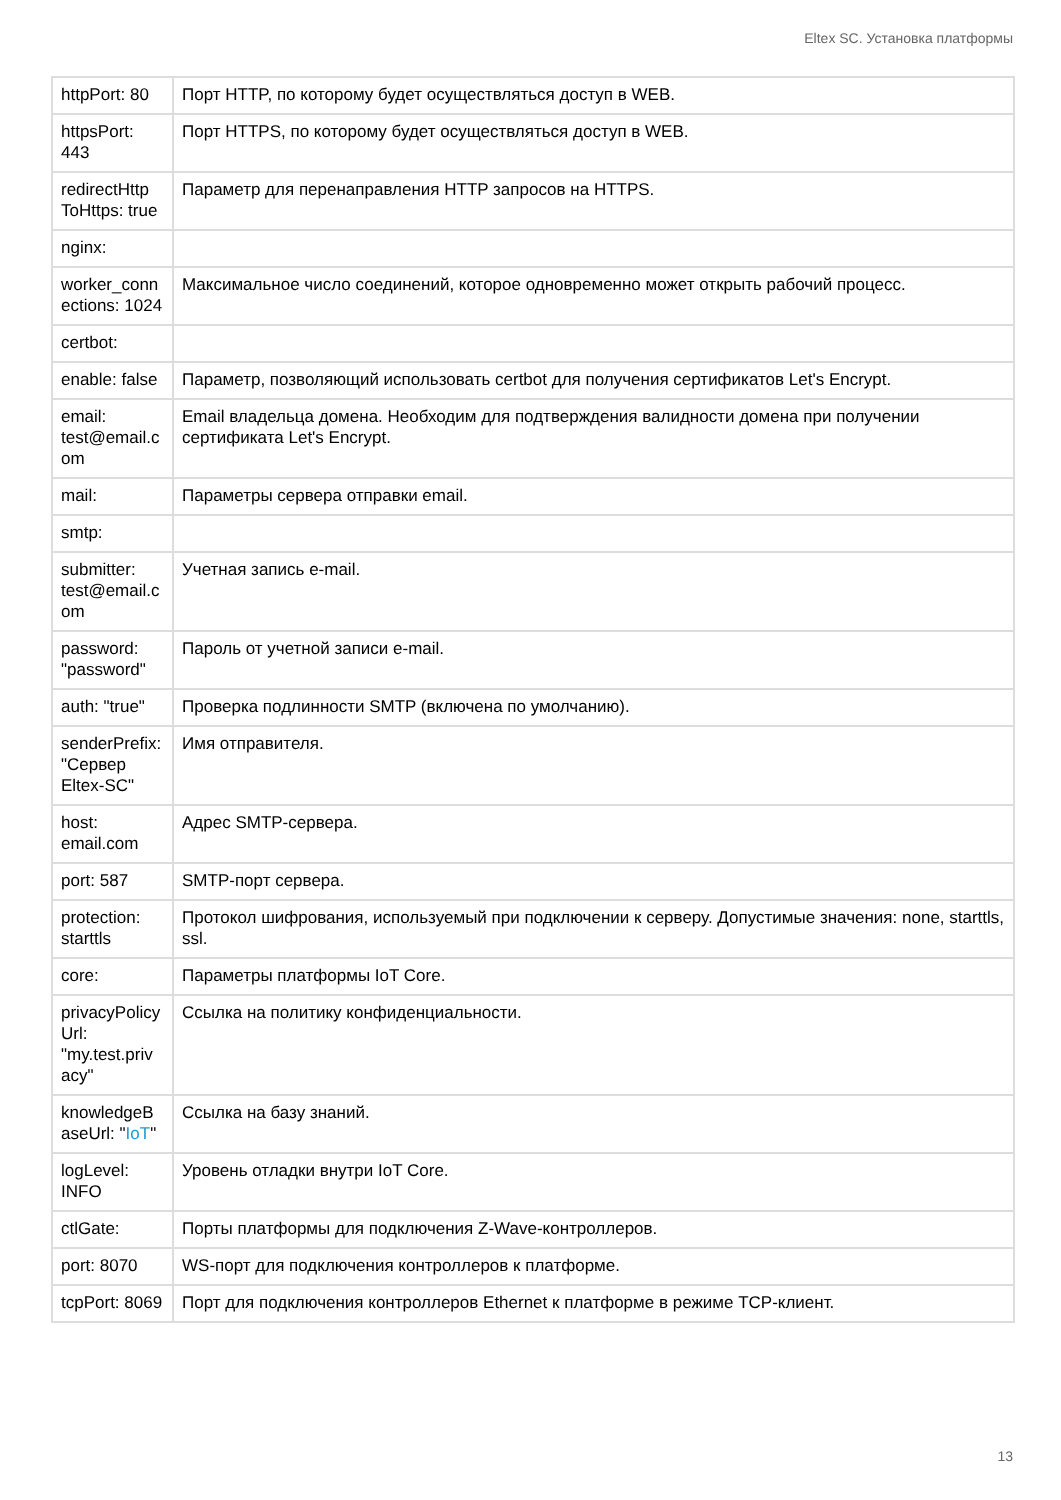Eltex SC. Установка платформы
| httpPort: 80 | Порт HTTP, по которому будет осуществляться доступ в WEB. |
| httpsPort: 443 | Порт HTTPS, по которому будет осуществляться доступ в WEB. |
| redirectHttp ToHttps: true | Параметр для перенаправления HTTP запросов на HTTPS. |
| nginx: | |
| worker_conn ections: 1024 | Максимальное число соединений, которое одновременно может открыть рабочий процесс. |
| certbot: | |
| enable: false | Параметр, позволяющий использовать certbot для получения сертификатов Let's Encrypt. |
| email: test@email.c om | Email владельца домена. Необходим для подтверждения валидности домена при получении сертификата Let's Encrypt. |
| mail: | Параметры сервера отправки email. |
| smtp: | |
| submitter: test@email.c om | Учетная запись e-mail. |
| password: "password" | Пароль от учетной записи e-mail. |
| auth: "true" | Проверка подлинности SMTP (включена по умолчанию). |
| senderPrefix: "Сервер Eltex-SC" | Имя отправителя. |
| host: email.com | Адрес SMTP-сервера. |
| port: 587 | SMTP-порт сервера. |
| protection: starttls | Протокол шифрования, используемый при подключении к серверу. Допустимые значения: none, starttls, ssl. |
| core: | Параметры платформы IoT Core. |
| privacyPolicy Url: "my.test.priv acy" | Ссылка на политику конфиденциальности. |
| knowledgeB aseUrl: " IoT " | Ссылка на базу знаний. |
| logLevel: INFO | Уровень отладки внутри IoT Core. |
| ctlGate: | Порты платформы для подключения Z-Wave-контроллеров. |
| port: 8070 | WS-порт для подключения контроллеров к платформе. |
| tcpPort: 8069 | Порт для подключения контроллеров Ethernet к платформе в режиме TCP-клиент. |
13